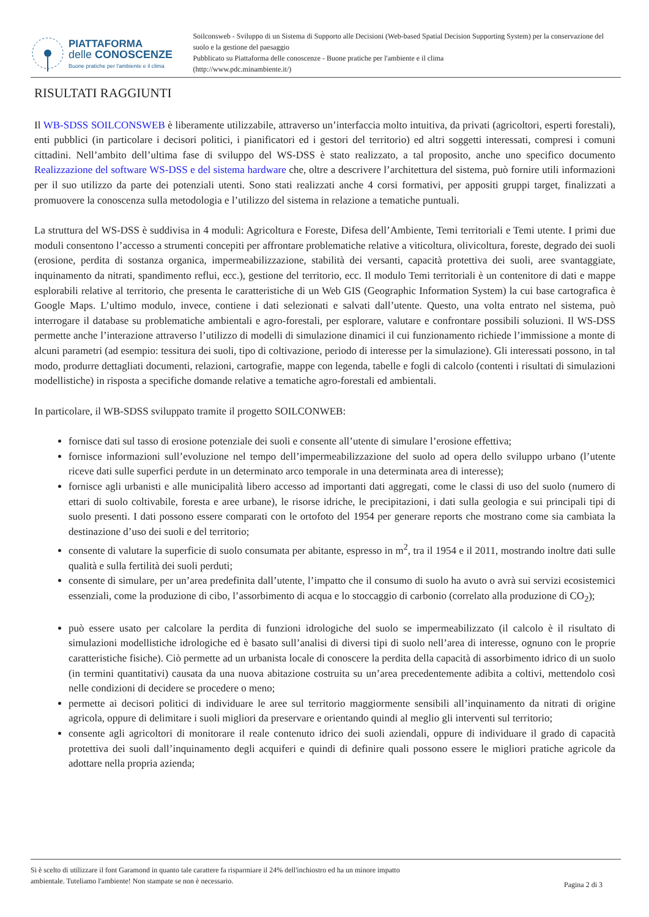PIATTAFORMA
delle CONOSCENZE
Buone pratiche per l'ambiente e il clima
Soilconsweb - Sviluppo di un Sistema di Supporto alle Decisioni (Web-based Spatial Decision Supporting System) per la conservazione del suolo e la gestione del paesaggio
Pubblicato su Piattaforma delle conoscenze - Buone pratiche per l'ambiente e il clima
(http://www.pdc.minambiente.it/)
RISULTATI RAGGIUNTI
Il WB-SDSS SOILCONSWEB è liberamente utilizzabile, attraverso un’interfaccia molto intuitiva, da privati (agricoltori, esperti forestali), enti pubblici (in particolare i decisori politici, i pianificatori ed i gestori del territorio) ed altri soggetti interessati, compresi i comuni cittadini. Nell’ambito dell’ultima fase di sviluppo del WS-DSS è stato realizzato, a tal proposito, anche uno specifico documento Realizzazione del software WS-DSS e del sistema hardware che, oltre a descrivere l’architettura del sistema, può fornire utili informazioni per il suo utilizzo da parte dei potenziali utenti. Sono stati realizzati anche 4 corsi formativi, per appositi gruppi target, finalizzati a promuovere la conoscenza sulla metodologia e l’utilizzo del sistema in relazione a tematiche puntuali.
La struttura del WS-DSS è suddivisa in 4 moduli: Agricoltura e Foreste, Difesa dell’Ambiente, Temi territoriali e Temi utente. I primi due moduli consentono l’accesso a strumenti concepiti per affrontare problematiche relative a viticoltura, olivicoltura, foreste, degrado dei suoli (erosione, perdita di sostanza organica, impermeabilizzazione, stabilità dei versanti, capacità protettiva dei suoli, aree svantaggiate, inquinamento da nitrati, spandimento reflui, ecc.), gestione del territorio, ecc. Il modulo Temi territoriali è un contenitore di dati e mappe esplorabili relative al territorio, che presenta le caratteristiche di un Web GIS (Geographic Information System) la cui base cartografica è Google Maps. L’ultimo modulo, invece, contiene i dati selezionati e salvati dall’utente. Questo, una volta entrato nel sistema, può interrogare il database su problematiche ambientali e agro-forestali, per esplorare, valutare e confrontare possibili soluzioni. Il WS-DSS permette anche l’interazione attraverso l’utilizzo di modelli di simulazione dinamici il cui funzionamento richiede l’immissione a monte di alcuni parametri (ad esempio: tessitura dei suoli, tipo di coltivazione, periodo di interesse per la simulazione). Gli interessati possono, in tal modo, produrre dettagliati documenti, relazioni, cartografie, mappe con legenda, tabelle e fogli di calcolo (contenti i risultati di simulazioni modellistiche) in risposta a specifiche domande relative a tematiche agro-forestali ed ambientali.
In particolare, il WB-SDSS sviluppato tramite il progetto SOILCONWEB:
fornisce dati sul tasso di erosione potenziale dei suoli e consente all’utente di simulare l’erosione effettiva;
fornisce informazioni sull’evoluzione nel tempo dell’impermeabilizzazione del suolo ad opera dello sviluppo urbano (l’utente riceve dati sulle superfici perdute in un determinato arco temporale in una determinata area di interesse);
fornisce agli urbanisti e alle municipalità libero accesso ad importanti dati aggregati, come le classi di uso del suolo (numero di ettari di suolo coltivabile, foresta e aree urbane), le risorse idriche, le precipitazioni, i dati sulla geologia e sui principali tipi di suolo presenti. I dati possono essere comparati con le ortofoto del 1954 per generare reports che mostrano come sia cambiata la destinazione d’uso dei suoli e del territorio;
consente di valutare la superficie di suolo consumata per abitante, espresso in m<sup>2</sup>, tra il 1954 e il 2011, mostrando inoltre dati sulle qualità e sulla fertilità dei suoli perduti;
consente di simulare, per un’area predefinita dall’utente, l’impatto che il consumo di suolo ha avuto o avrà sui servizi ecosistemici essenziali, come la produzione di cibo, l’assorbimento di acqua e lo stoccaggio di carbonio (correlato alla produzione di CO<sub>2</sub>);
può essere usato per calcolare la perdita di funzioni idrologiche del suolo se impermeabilizzato (il calcolo è il risultato di simulazioni modellistiche idrologiche ed è basato sull’analisi di diversi tipi di suolo nell’area di interesse, ognuno con le proprie caratteristiche fisiche). Ciò permette ad un urbanista locale di conoscere la perdita della capacità di assorbimento idrico di un suolo (in termini quantitativi) causata da una nuova abitazione costruita su un’area precedentemente adibita a coltivi, mettendolo così nelle condizioni di decidere se procedere o meno;
permette ai decisori politici di individuare le aree sul territorio maggiormente sensibili all’inquinamento da nitrati di origine agricola, oppure di delimitare i suoli migliori da preservare e orientando quindi al meglio gli interventi sul territorio;
consente agli agricoltori di monitorare il reale contenuto idrico dei suoli aziendali, oppure di individuare il grado di capacità protettiva dei suoli dall’inquinamento degli acquiferi e quindi di definire quali possono essere le migliori pratiche agricole da adottare nella propria azienda;
Si è scelto di utilizzare il font Garamond in quanto tale carattere fa risparmiare il 24% dell'inchiostro ed ha un minore impatto
ambientale. Tuteliamo l'ambiente! Non stampate se non è necessario.
Pagina 2 di 3